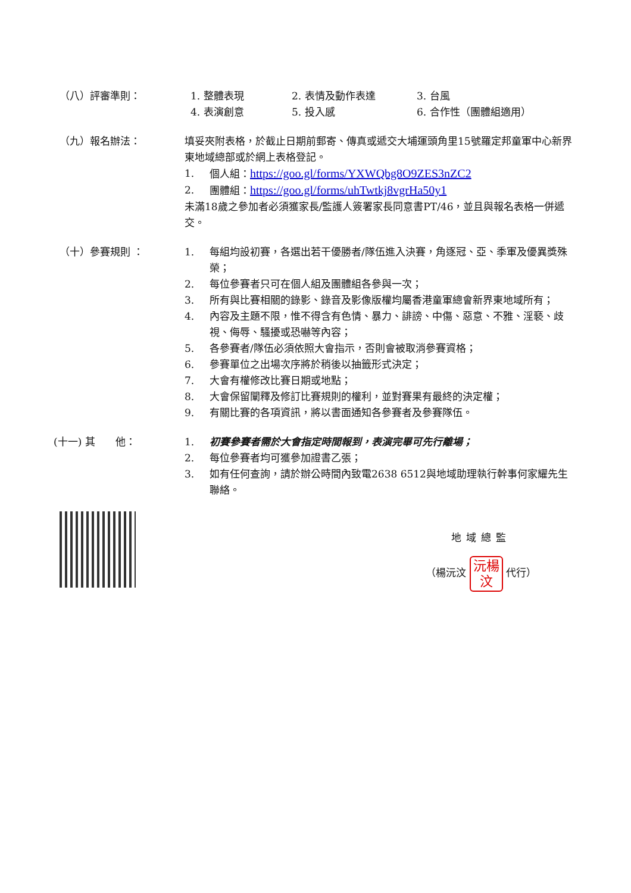（八）評審準則： 1. 整體表現 2. 表情及動作表達 3. 台風 4. 表演創意 5. 投入感 6. 合作性（團體組適用）
（九）報名辦法： 填妥夾附表格，於截止日期前郵寄、傳真或遞交大埔運頭角里15號羅定邦童軍中心新界東地域總部或於網上表格登記。
1. 個人組：https://goo.gl/forms/YXWQbg8O9ZES3nZC2
2. 團體組：https://goo.gl/forms/uhTwtkj8vgrHa50y1
未滿18歲之參加者必須獲家長/監護人簽署家長同意書PT/46，並且與報名表格一併遞交。
（十）參賽規則 ： 1. 每組均設初賽，各選出若干優勝者/隊伍進入決賽，角逐冠、亞、季軍及優異獎殊榮；
2. 每位參賽者只可在個人組及團體組各參與一次；
3. 所有與比賽相關的錄影、錄音及影像版權均屬香港童軍總會新界東地域所有；
4. 內容及主題不限，惟不得含有色情、暴力、誹謗、中傷、惡意、不雅、淫褻、歧視、侮辱、騷擾或恐嚇等內容；
5. 各參賽者/隊伍必須依照大會指示，否則會被取消參賽資格；
6. 參賽單位之出場次序將於稍後以抽籤形式決定；
7. 大會有權修改比賽日期或地點；
8. 大會保留闡釋及修訂比賽規則的權利，並對賽果有最終的決定權；
9. 有關比賽的各項資訊，將以書面通知各參賽者及參賽隊伍。
(十一) 其　　他： 1. 初賽參賽者需於大會指定時間報到，表演完畢可先行離場；
2. 每位參賽者均可獲參加證書乙張；
3. 如有任何查詢，請於辦公時間內致電2638 6512與地域助理執行幹事何家耀先生聯絡。
地域總監
（楊沅汶 沅楊
汶 代行）